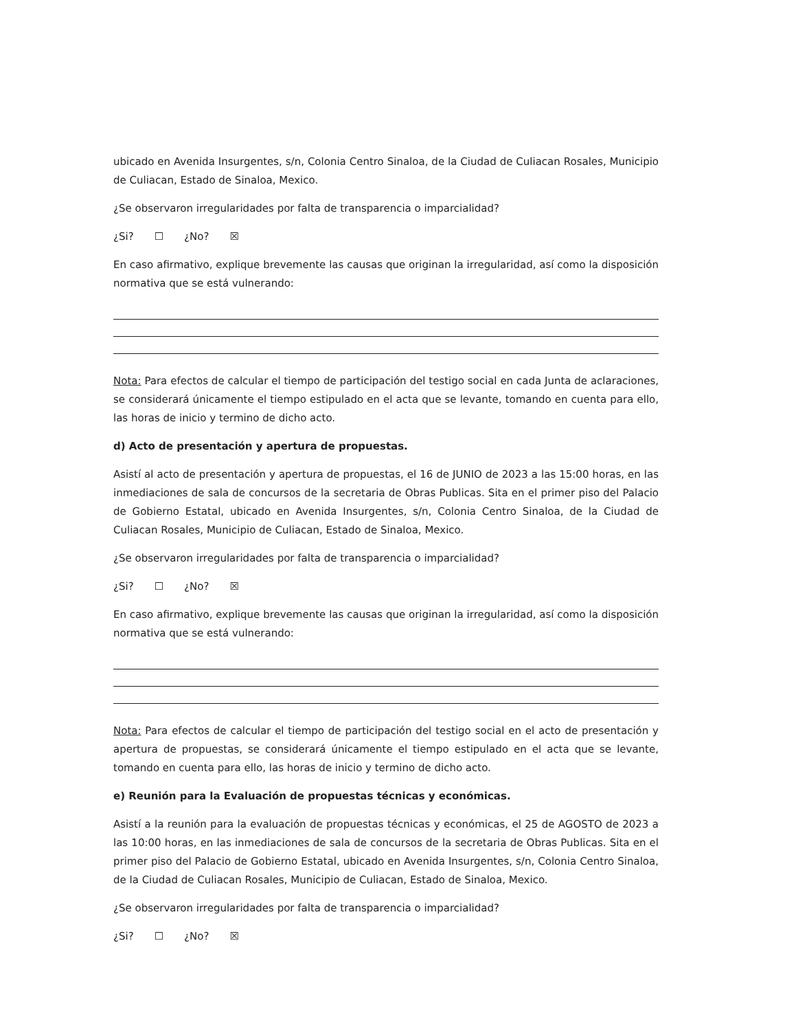ubicado en Avenida Insurgentes, s/n, Colonia Centro Sinaloa, de la Ciudad de Culiacan Rosales, Municipio de Culiacan, Estado de Sinaloa, Mexico.
¿Se observaron irregularidades por falta de transparencia o imparcialidad?
¿Si? ☐ ¿No? ☒
En caso afirmativo, explique brevemente las causas que originan la irregularidad, así como la disposición normativa que se está vulnerando:
Nota: Para efectos de calcular el tiempo de participación del testigo social en cada Junta de aclaraciones, se considerará únicamente el tiempo estipulado en el acta que se levante, tomando en cuenta para ello, las horas de inicio y termino de dicho acto.
d) Acto de presentación y apertura de propuestas.
Asistí al acto de presentación y apertura de propuestas, el 16 de JUNIO de 2023 a las 15:00 horas, en las inmediaciones de sala de concursos de la secretaria de Obras Publicas. Sita en el primer piso del Palacio de Gobierno Estatal, ubicado en Avenida Insurgentes, s/n, Colonia Centro Sinaloa, de la Ciudad de Culiacan Rosales, Municipio de Culiacan, Estado de Sinaloa, Mexico.
¿Se observaron irregularidades por falta de transparencia o imparcialidad?
¿Si? ☐ ¿No? ☒
En caso afirmativo, explique brevemente las causas que originan la irregularidad, así como la disposición normativa que se está vulnerando:
Nota: Para efectos de calcular el tiempo de participación del testigo social en el acto de presentación y apertura de propuestas, se considerará únicamente el tiempo estipulado en el acta que se levante, tomando en cuenta para ello, las horas de inicio y termino de dicho acto.
e) Reunión para la Evaluación de propuestas técnicas y económicas.
Asistí a la reunión para la evaluación de propuestas técnicas y económicas, el 25 de AGOSTO de 2023 a las 10:00 horas, en las inmediaciones de sala de concursos de la secretaria de Obras Publicas. Sita en el primer piso del Palacio de Gobierno Estatal, ubicado en Avenida Insurgentes, s/n, Colonia Centro Sinaloa, de la Ciudad de Culiacan Rosales, Municipio de Culiacan, Estado de Sinaloa, Mexico.
¿Se observaron irregularidades por falta de transparencia o imparcialidad?
¿Si? ☐ ¿No? ☒